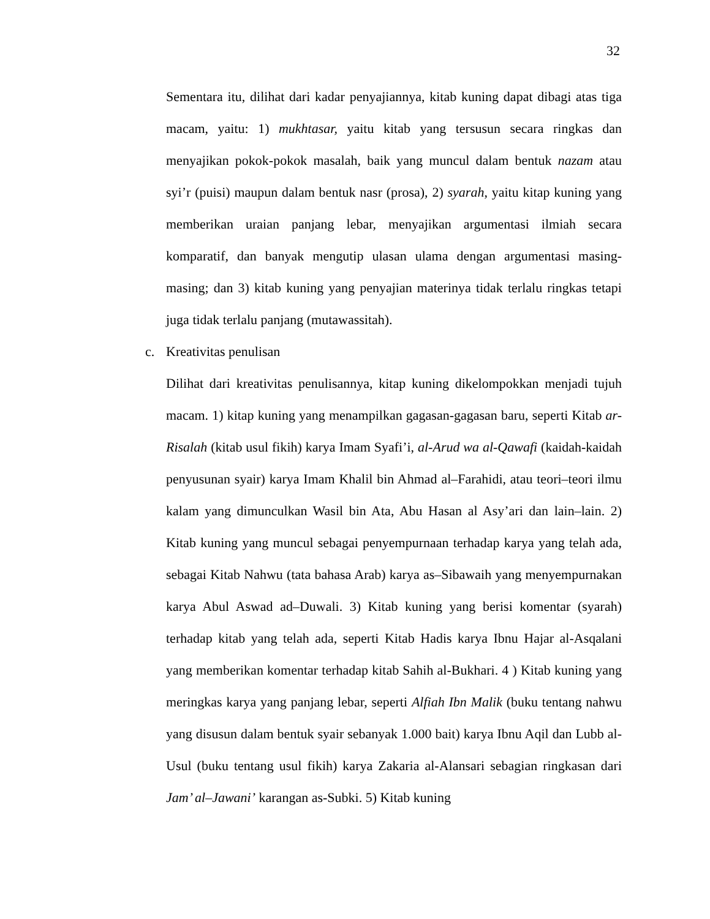32
Sementara itu, dilihat dari kadar penyajiannya, kitab kuning dapat dibagi atas tiga macam, yaitu: 1) mukhtasar, yaitu kitab yang tersusun secara ringkas dan menyajikan pokok-pokok masalah, baik yang muncul dalam bentuk nazam atau syi’r (puisi) maupun dalam bentuk nasr (prosa), 2) syarah, yaitu kitap kuning yang memberikan uraian panjang lebar, menyajikan argumentasi ilmiah secara komparatif, dan banyak mengutip ulasan ulama dengan argumentasi masing-masing; dan 3) kitab kuning yang penyajian materinya tidak terlalu ringkas tetapi juga tidak terlalu panjang (mutawassitah).
c. Kreativitas penulisan
Dilihat dari kreativitas penulisannya, kitap kuning dikelompokkan menjadi tujuh macam. 1) kitap kuning yang menampilkan gagasan-gagasan baru, seperti Kitab ar-Risalah (kitab usul fikih) karya Imam Syafi’i, al-Arud wa al-Qawafi (kaidah-kaidah penyusunan syair) karya Imam Khalil bin Ahmad al–Farahidi, atau teori–teori ilmu kalam yang dimunculkan Wasil bin Ata, Abu Hasan al Asy’ari dan lain–lain. 2) Kitab kuning yang muncul sebagai penyempurnaan terhadap karya yang telah ada, sebagai Kitab Nahwu (tata bahasa Arab) karya as–Sibawaih yang menyempurnakan karya Abul Aswad ad–Duwali. 3) Kitab kuning yang berisi komentar (syarah) terhadap kitab yang telah ada, seperti Kitab Hadis karya Ibnu Hajar al-Asqalani yang memberikan komentar terhadap kitab Sahih al-Bukhari. 4 ) Kitab kuning yang meringkas karya yang panjang lebar, seperti Alfiah Ibn Malik (buku tentang nahwu yang disusun dalam bentuk syair sebanyak 1.000 bait) karya Ibnu Aqil dan Lubb al-Usul (buku tentang usul fikih) karya Zakaria al-Alansari sebagian ringkasan dari Jam’ al–Jawani’ karangan as-Subki. 5) Kitab kuning